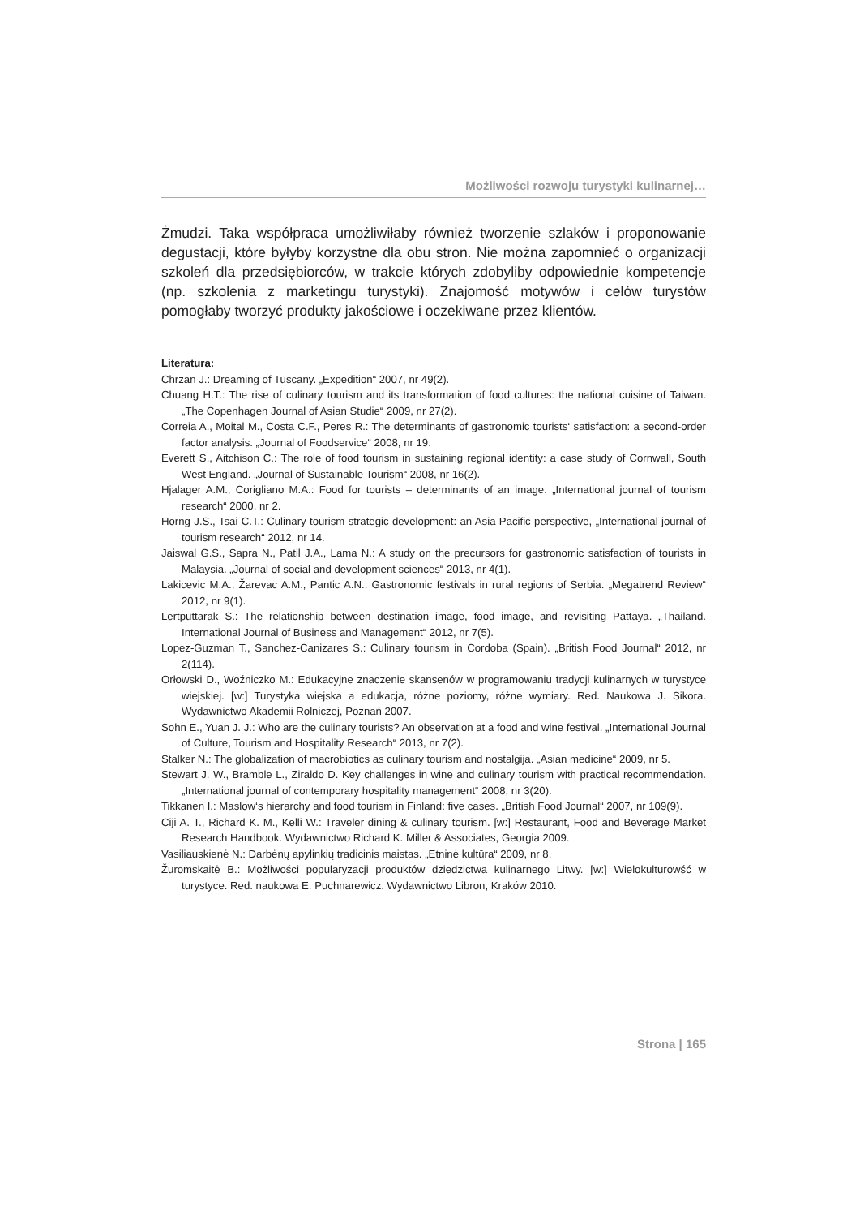Możliwości rozwoju turystyki kulinarnej…
Żmudzi. Taka współpraca umożliwiłaby również tworzenie szlaków i proponowanie degustacji, które byłyby korzystne dla obu stron. Nie można zapomnieć o organizacji szkoleń dla przedsiębiorców, w trakcie których zdobyliby odpowiednie kompetencje (np. szkolenia z marketingu turystyki). Znajomość motywów i celów turystów pomogłaby tworzyć produkty jakościowe i oczekiwane przez klientów.
Literatura:
Chrzan J.: Dreaming of Tuscany. „Expedition“ 2007, nr 49(2).
Chuang H.T.: The rise of culinary tourism and its transformation of food cultures: the national cuisine of Taiwan. „The Copenhagen Journal of Asian Studie“ 2009, nr 27(2).
Correia A., Moital M., Costa C.F., Peres R.: The determinants of gastronomic tourists‘ satisfaction: a second-order factor analysis. „Journal of Foodservice“ 2008, nr 19.
Everett S., Aitchison C.: The role of food tourism in sustaining regional identity: a case study of Cornwall, South West England. „Journal of Sustainable Tourism“ 2008, nr 16(2).
Hjalager A.M., Corigliano M.A.: Food for tourists – determinants of an image. „International journal of tourism research“ 2000, nr 2.
Horng J.S., Tsai C.T.: Culinary tourism strategic development: an Asia-Pacific perspective, „International journal of tourism research“ 2012, nr 14.
Jaiswal G.S., Sapra N., Patil J.A., Lama N.: A study on the precursors for gastronomic satisfaction of tourists in Malaysia. „Journal of social and development sciences“ 2013, nr 4(1).
Lakicevic M.A., Žarevac A.M., Pantic A.N.: Gastronomic festivals in rural regions of Serbia. „Megatrend Review“ 2012, nr 9(1).
Lertputtarak S.: The relationship between destination image, food image, and revisiting Pattaya. „Thailand. International Journal of Business and Management“ 2012, nr 7(5).
Lopez-Guzman T., Sanchez-Canizares S.: Culinary tourism in Cordoba (Spain). „British Food Journal“ 2012, nr 2(114).
Orłowski D., Woźniczko M.: Edukacyjne znaczenie skansenów w programowaniu tradycji kulinarnych w turystyce wiejskiej. [w:] Turystyka wiejska a edukacja, różne poziomy, różne wymiary. Red. Naukowa J. Sikora. Wydawnictwo Akademii Rolniczej, Poznań 2007.
Sohn E., Yuan J. J.: Who are the culinary tourists? An observation at a food and wine festival. „International Journal of Culture, Tourism and Hospitality Research“ 2013, nr 7(2).
Stalker N.: The globalization of macrobiotics as culinary tourism and nostalgija. „Asian medicine“ 2009, nr 5.
Stewart J. W., Bramble L., Ziraldo D. Key challenges in wine and culinary tourism with practical recommendation. „International journal of contemporary hospitality management“ 2008, nr 3(20).
Tikkanen I.: Maslow‘s hierarchy and food tourism in Finland: five cases. „British Food Journal“ 2007, nr 109(9).
Ciji A. T., Richard K. M., Kelli W.: Traveler dining & culinary tourism. [w:] Restaurant, Food and Beverage Market Research Handbook. Wydawnictwo Richard K. Miller & Associates, Georgia 2009.
Vasiliauskienė N.: Darbėnų apylinkių tradicinis maistas. „Etninė kultūra“ 2009, nr 8.
Žuromskaitė B.: Możliwości popularyzacji produktów dziedzictwa kulinarnego Litwy. [w:] Wielokulturowść w turystyce. Red. naukowa E. Puchnarewicz. Wydawnictwo Libron, Kraków 2010.
Strona | 165